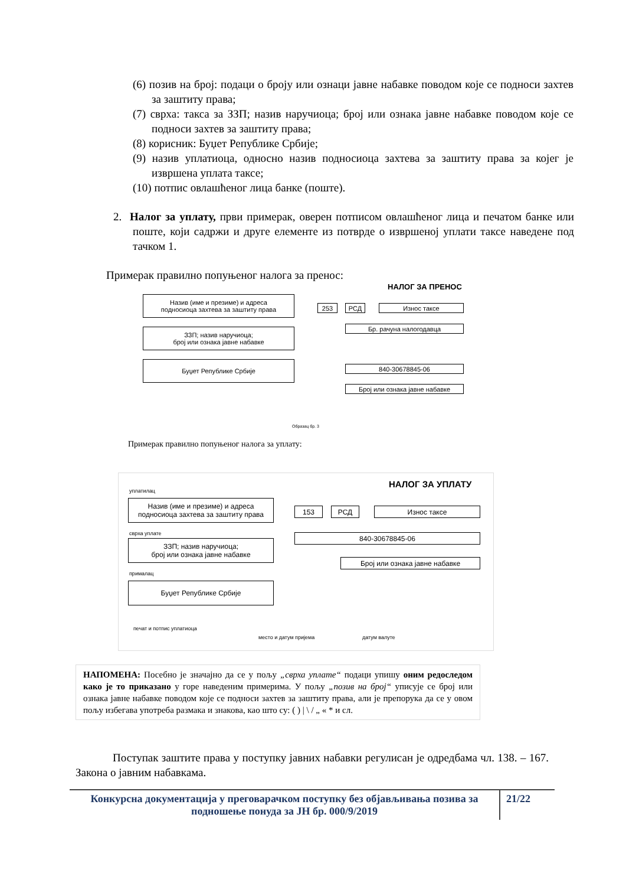(6) позив на број: подаци о броју или ознаци јавне набавке поводом које се подноси захтев за заштиту права;
(7) сврха: такса за ЗЗП; назив наручиоца; број или ознака јавне набавке поводом које се подноси захтев за заштиту права;
(8) корисник: Буџет Републике Србије;
(9) назив уплатиоца, односно назив подносиоца захтева за заштиту права за којег је извршена уплата таксе;
(10) потпис овлашћеног лица банке (поште).
2. Налог за уплату, први примерак, оверен потписом овлашћеног лица и печатом банке или поште, који садржи и друге елементе из потврде о извршеној уплати таксе наведене под тачком 1.
Примерак правилно попуњеног налога за пренос:
НАЛОГ ЗА ПРЕНОС
Назив (име и презиме) и адреса
подносиоца захтева за заштиту права
ЗЗП; назив наручиоца;
број или ознака јавне набавке
Буџет Републике Србије
253 РСД Износ таксе
Бр. рачуна налогодавца
840-30678845-06
Број или ознака јавне набавке
Образац бр. 3
Примерак правилно попуњеног налога за уплату:
НАЛОГ ЗА УПЛАТУ
уплатилац
Назив (име и презиме) и адреса
подносиоца захтева за заштиту права
сврха уплате
ЗЗП; назив наручиоца;
број или ознака јавне набавке
прималац
Буџет Републике Србије
153 РСД Износ таксе
840-30678845-06
Број или ознака јавне набавке
печат и потпис уплатиоца
место и датум пријема датум валуте
НАПОМЕНА: Посебно је значајно да се у пољу „сврха уплате“ подаци упишу оним редоследом како је то приказано у горе наведеним примерима. У пољу „позив на број“ уписује се број или ознака јавне набавке поводом које се подноси захтев за заштиту права, али је препорука да се у овом пољу избегава употреба размака и знакова, као што су: ( ) | \ / „ « * и сл.
Поступак заштите права у поступку јавних набавки регулисан је одредбама чл. 138. – 167. Закона о јавним набавкама.
Конкурсна документација у преговарачком поступку без објављивања позива за подношење понуда за ЈН бр. 000/9/2019
21/22